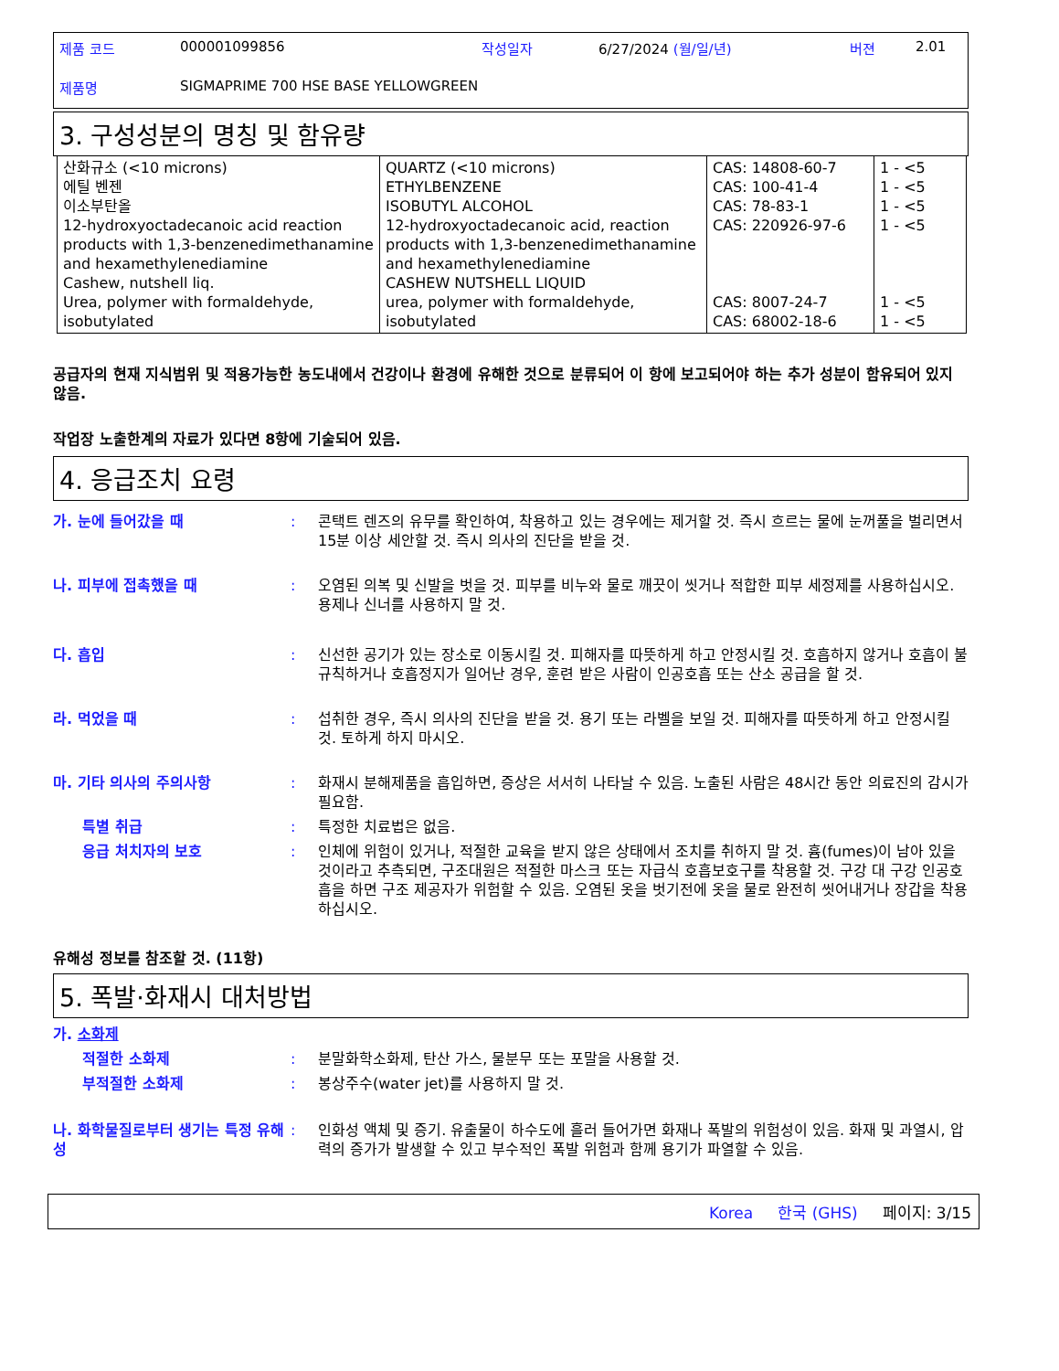제품 코드 000001099856 작성일자 6/27/2024 (월/일/년) 버젼 2.01
제품명 SIGMAPRIME 700 HSE BASE YELLOWGREEN
3. 구성성분의 명칭 및 함유량
| 산화규소 (<10 microns) 에틸 벤젠 이소부탄올 12-hydroxyoctadecanoic acid reaction products with 1,3-benzenedimethanamine and hexamethylenediamine Cashew, nutshell liq. Urea, polymer with formaldehyde, isobutylated | QUARTZ (<10 microns) ETHYLBENZENE ISOBUTYL ALCOHOL 12-hydroxyoctadecanoic acid, reaction products with 1,3-benzenedimethanamine and hexamethylenediamine CASHEW NUTSHELL LIQUID urea, polymer with formaldehyde, isobutylated | CAS: 14808-60-7 CAS: 100-41-4 CAS: 78-83-1 CAS: 220926-97-6 CAS: 8007-24-7 CAS: 68002-18-6 | 1 - <5 1 - <5 1 - <5 1 - <5 1 - <5 1 - <5 |
공급자의 현재 지식범위 및 적용가능한 농도내에서 건강이나 환경에 유해한 것으로 분류되어 이 항에 보고되어야 하는 추가 성분이 함유되어 있지 않음.
작업장 노출한계의 자료가 있다면 8항에 기술되어 있음.
4. 응급조치 요령
가. 눈에 들어갔을 때: 콘택트 렌즈의 유무를 확인하여, 착용하고 있는 경우에는 제거할 것. 즉시 흐르는 물에 눈꺼풀을 벌리면서 15분 이상 세안할 것. 즉시 의사의 진단을 받을 것.
나. 피부에 접촉했을 때: 오염된 의복 및 신발을 벗을 것. 피부를 비누와 물로 깨끗이 씻거나 적합한 피부 세정제를 사용하십시오. 용제나 신너를 사용하지 말 것.
다. 흡입: 신선한 공기가 있는 장소로 이동시킬 것. 피해자를 따뜻하게 하고 안정시킬 것. 호흡하지 않거나 호흡이 불규칙하거나 호흡정지가 일어난 경우, 훈련 받은 사람이 인공호흡 또는 산소 공급을 할 것.
라. 먹었을 때: 섭취한 경우, 즉시 의사의 진단을 받을 것. 용기 또는 라벨을 보일 것. 피해자를 따뜻하게 하고 안정시킬 것. 토하게 하지 마시오.
마. 기타 의사의 주의사항: 화재시 분해제품을 흡입하면, 증상은 서서히 나타날 수 있음. 노출된 사람은 48시간 동안 의료진의 감시가 필요함.
특별 취급: 특정한 치료법은 없음.
응급 처치자의 보호: 인체에 위험이 있거나, 적절한 교육을 받지 않은 상태에서 조치를 취하지 말 것. 흄(fumes)이 남아 있을 것이라고 추측되면, 구조대원은 적절한 마스크 또는 자급식 호흡보호구를 착용할 것. 구강 대 구강 인공호흡을 하면 구조 제공자가 위험할 수 있음. 오염된 옷을 벗기전에 옷을 물로 완전히 씻어내거나 장갑을 착용하십시오.
유해성 정보를 참조할 것. (11항)
5. 폭발·화재시 대처방법
가. 소화제
적절한 소화제: 분말화학소화제, 탄산 가스, 물분무 또는 포말을 사용할 것.
부적절한 소화제: 봉상주수(water jet)를 사용하지 말 것.
나. 화학물질로부터 생기는 특정 유해성: 인화성 액체 및 증기. 유출물이 하수도에 흘러 들어가면 화재나 폭발의 위험성이 있음. 화재 및 과열시, 압력의 증가가 발생할 수 있고 부수적인 폭발 위험과 함께 용기가 파열할 수 있음.
Korea 한국 (GHS) 페이지: 3/15